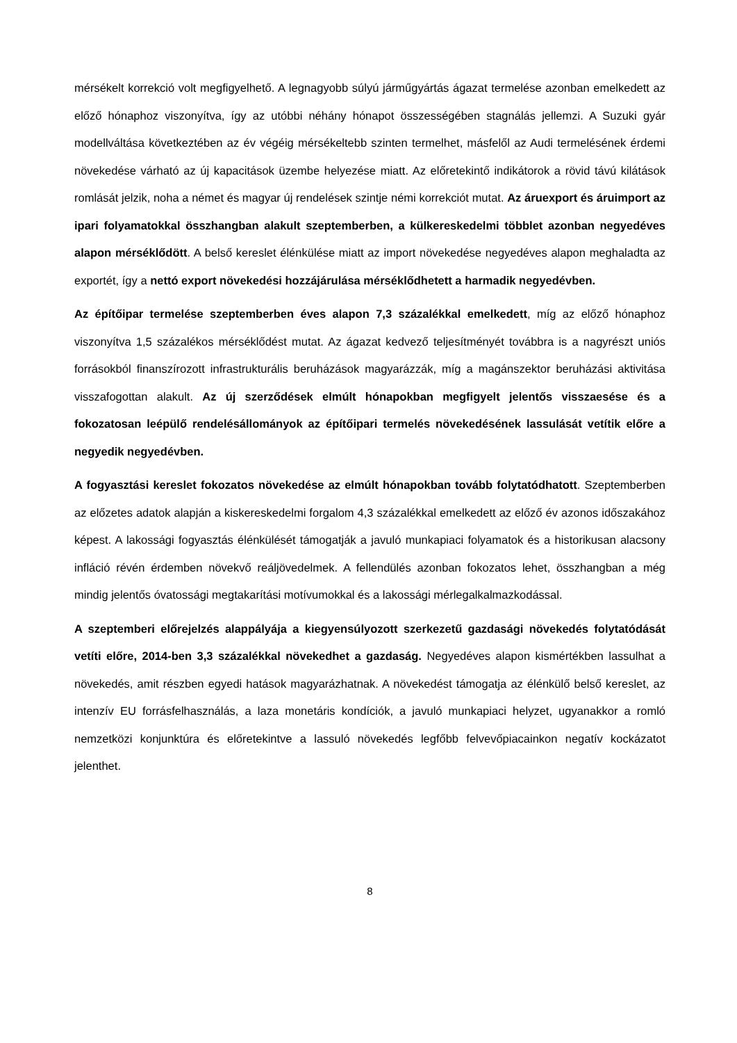mérsékelt korrekció volt megfigyelhető. A legnagyobb súlyú járműgyártás ágazat termelése azonban emelkedett az előző hónaphoz viszonyítva, így az utóbbi néhány hónapot összességében stagnálás jellemzi. A Suzuki gyár modellváltása következtében az év végéig mérsékeltebb szinten termelhet, másfelől az Audi termelésének érdemi növekedése várható az új kapacitások üzembe helyezése miatt. Az előretekintő indikátorok a rövid távú kilátások romlását jelzik, noha a német és magyar új rendelések szintje némi korrekciót mutat. Az áruexport és áruimport az ipari folyamatokkal összhangban alakult szeptemberben, a külkereskedelmi többlet azonban negyedéves alapon mérséklődött. A belső kereslet élénkülése miatt az import növekedése negyedéves alapon meghaladta az exportét, így a nettó export növekedési hozzájárulása mérséklődhetett a harmadik negyedévben.
Az építőipar termelése szeptemberben éves alapon 7,3 százalékkal emelkedett, míg az előző hónaphoz viszonyítva 1,5 százalékos mérséklődést mutat. Az ágazat kedvező teljesítményét továbbra is a nagyrészt uniós forrásokból finanszírozott infrastrukturális beruházások magyarázzák, míg a magánszektor beruházási aktivitása visszafogottan alakult. Az új szerződések elmúlt hónapokban megfigyelt jelentős visszaesése és a fokozatosan leépülő rendelésállományok az építőipari termelés növekedésének lassulását vetítik előre a negyedik negyedévben.
A fogyasztási kereslet fokozatos növekedése az elmúlt hónapokban tovább folytatódhatott. Szeptemberben az előzetes adatok alapján a kiskereskedelmi forgalom 4,3 százalékkal emelkedett az előző év azonos időszakához képest. A lakossági fogyasztás élénkülését támogatják a javuló munkapiaci folyamatok és a historikusan alacsony infláció révén érdemben növekvő reáljövedelmek. A fellendülés azonban fokozatos lehet, összhangban a még mindig jelentős óvatossági megtakarítási motívumokkal és a lakossági mérlegalkalmazkodással.
A szeptemberi előrejelzés alappályája a kiegyensúlyozott szerkezetű gazdasági növekedés folytatódását vetíti előre, 2014-ben 3,3 százalékkal növekedhet a gazdaság. Negyedéves alapon kismértékben lassulhat a növekedés, amit részben egyedi hatások magyarázhatnak. A növekedést támogatja az élénkülő belső kereslet, az intenzív EU forrásfelhasználás, a laza monetáris kondíciók, a javuló munkapiaci helyzet, ugyanakkor a romló nemzetközi konjunktúra és előretekintve a lassuló növekedés legfőbb felvevőpiacainkon negatív kockázatot jelenthet.
8